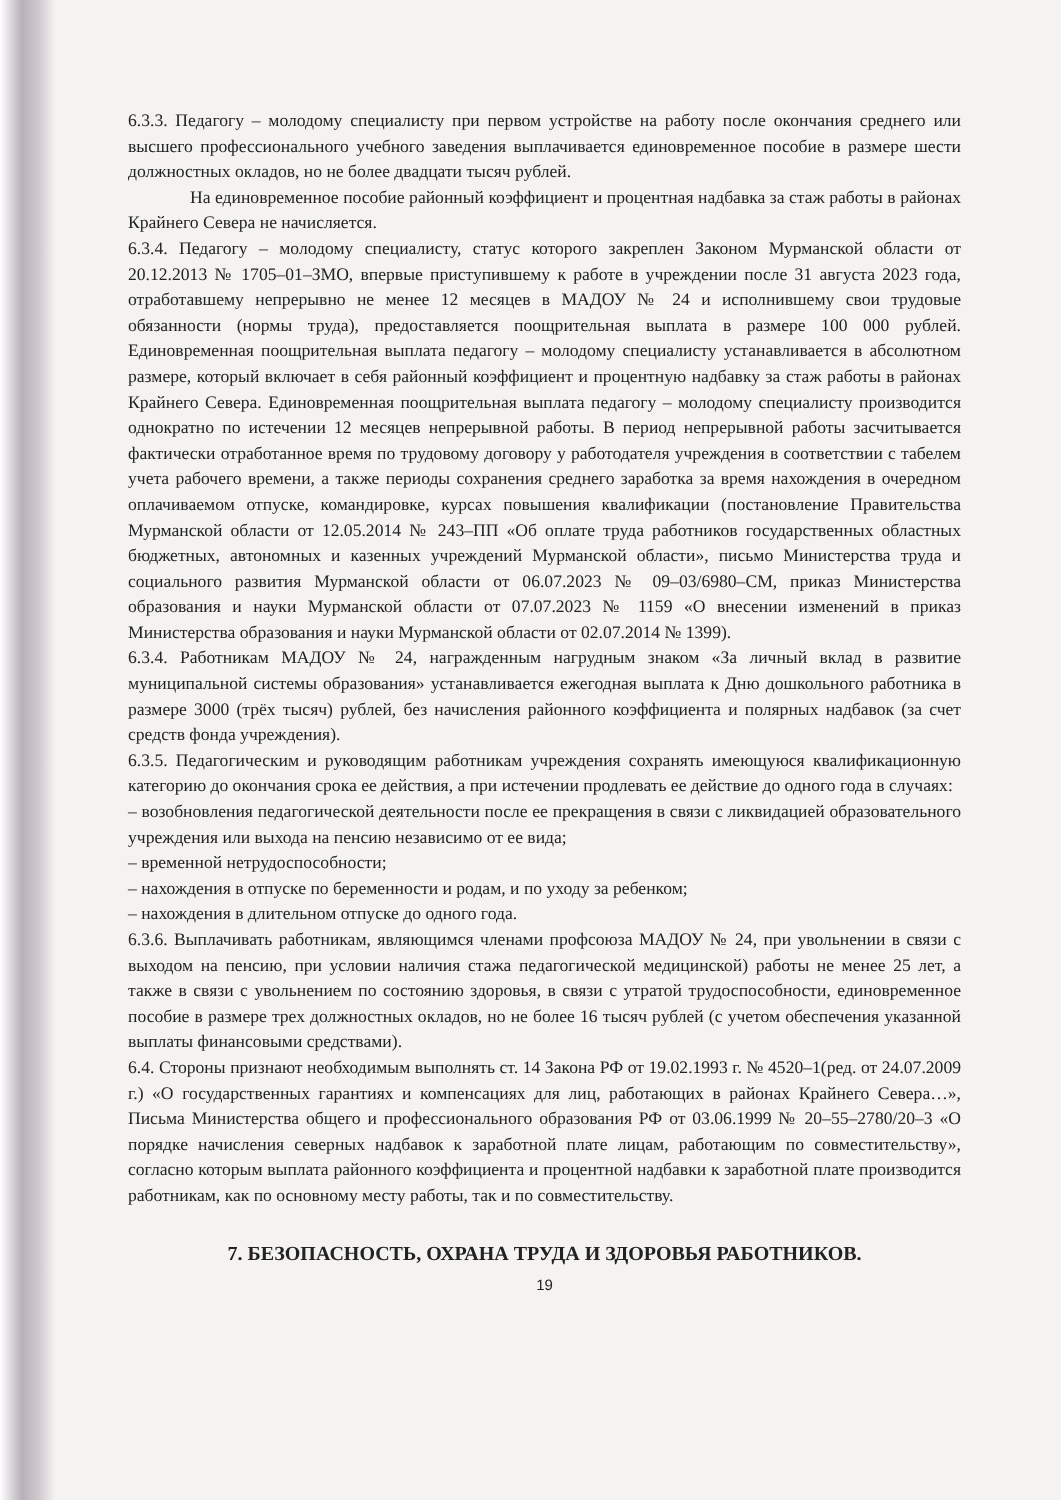6.3.3. Педагогу – молодому специалисту при первом устройстве на работу после окончания среднего или высшего профессионального учебного заведения выплачивается единовременное пособие в размере шести должностных окладов, но не более двадцати тысяч рублей.
На единовременное пособие районный коэффициент и процентная надбавка за стаж работы в районах Крайнего Севера не начисляется.
6.3.4. Педагогу – молодому специалисту, статус которого закреплен Законом Мурманской области от 20.12.2013 № 1705–01–ЗМО, впервые приступившему к работе в учреждении после 31 августа 2023 года, отработавшему непрерывно не менее 12 месяцев в МАДОУ № 24 и исполнившему свои трудовые обязанности (нормы труда), предоставляется поощрительная выплата в размере 100 000 рублей. Единовременная поощрительная выплата педагогу – молодому специалисту устанавливается в абсолютном размере, который включает в себя районный коэффициент и процентную надбавку за стаж работы в районах Крайнего Севера. Единовременная поощрительная выплата педагогу – молодому специалисту производится однократно по истечении 12 месяцев непрерывной работы. В период непрерывной работы засчитывается фактически отработанное время по трудовому договору у работодателя учреждения в соответствии с табелем учета рабочего времени, а также периоды сохранения среднего заработка за время нахождения в очередном оплачиваемом отпуске, командировке, курсах повышения квалификации (постановление Правительства Мурманской области от 12.05.2014 № 243–ПП «Об оплате труда работников государственных областных бюджетных, автономных и казенных учреждений Мурманской области», письмо Министерства труда и социального развития Мурманской области от 06.07.2023 № 09–03/6980–СМ, приказ Министерства образования и науки Мурманской области от 07.07.2023 № 1159 «О внесении изменений в приказ Министерства образования и науки Мурманской области от 02.07.2014 № 1399).
6.3.4. Работникам МАДОУ № 24, награжденным нагрудным знаком «За личный вклад в развитие муниципальной системы образования» устанавливается ежегодная выплата к Дню дошкольного работника в размере 3000 (трёх тысяч) рублей, без начисления районного коэффициента и полярных надбавок (за счет средств фонда учреждения).
6.3.5. Педагогическим и руководящим работникам учреждения сохранять имеющуюся квалификационную категорию до окончания срока ее действия, а при истечении продлевать ее действие до одного года в случаях:
– возобновления педагогической деятельности после ее прекращения в связи с ликвидацией образовательного учреждения или выхода на пенсию независимо от ее вида;
– временной нетрудоспособности;
– нахождения в отпуске по беременности и родам, и по уходу за ребенком;
– нахождения в длительном отпуске до одного года.
6.3.6. Выплачивать работникам, являющимся членами профсоюза МАДОУ № 24, при увольнении в связи с выходом на пенсию, при условии наличия стажа педагогической медицинской) работы не менее 25 лет, а также в связи с увольнением по состоянию здоровья, в связи с утратой трудоспособности, единовременное пособие в размере трех должностных окладов, но не более 16 тысяч рублей (с учетом обеспечения указанной выплаты финансовыми средствами).
6.4. Стороны признают необходимым выполнять ст. 14 Закона РФ от 19.02.1993 г. № 4520–1(ред. от 24.07.2009 г.) «О государственных гарантиях и компенсациях для лиц, работающих в районах Крайнего Севера…», Письма Министерства общего и профессионального образования РФ от 03.06.1999 № 20–55–2780/20–3 «О порядке начисления северных надбавок к заработной плате лицам, работающим по совместительству», согласно которым выплата районного коэффициента и процентной надбавки к заработной плате производится работникам, как по основному месту работы, так и по совместительству.
7. БЕЗОПАСНОСТЬ, ОХРАНА ТРУДА И ЗДОРОВЬЯ РАБОТНИКОВ.
19